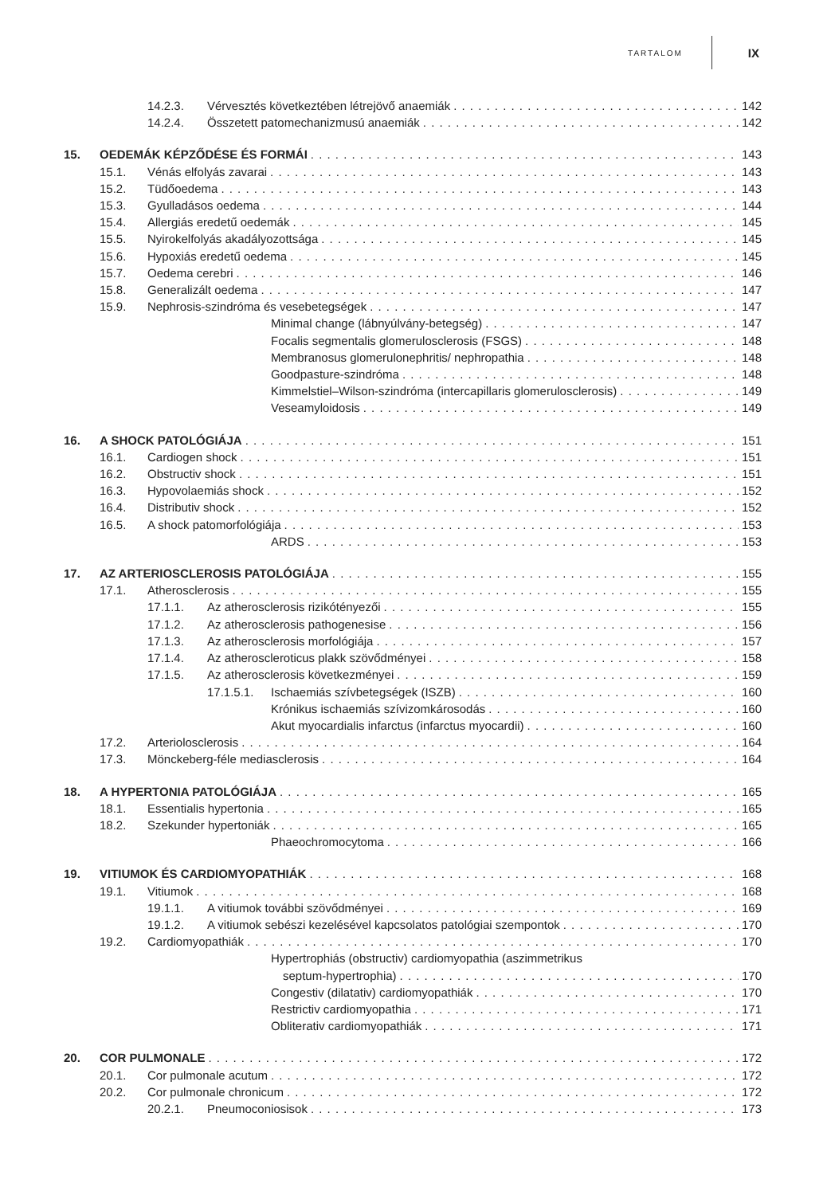TARTALOM IX
14.2.3. Vérvesztés következtében létrejövő anaemiák 142
14.2.4. Összetett patomechanizmusú anaemiák 142
15. OEDEMÁK KÉPZŐDÉSE ÉS FORMÁI 143
15.1. Vénás elfolyás zavarai 143
15.2. Tüdőoedema 143
15.3. Gyulladásos oedema 144
15.4. Allergiás eredetű oedemák 145
15.5. Nyirokelfolyás akadályozottsága 145
15.6. Hypoxiás eredetű oedema 145
15.7. Oedema cerebri 146
15.8. Generalizált oedema 147
15.9. Nephrosis-szindróma és vesebetegségek 147
Minimal change (lábnyúlvány-betegség) 147
Focalis segmentalis glomerulosclerosis (FSGS) 148
Membranosus glomerulonephritis/ nephropathia 148
Goodpasture-szindróma 148
Kimmelstiel–Wilson-szindróma (intercapillaris glomerulosclerosis) 149
Veseamyloidosis 149
16. A SHOCK PATOLÓGIÁJA 151
16.1. Cardiogen shock 151
16.2. Obstructiv shock 151
16.3. Hypovolaemiás shock 152
16.4. Distributiv shock 152
16.5. A shock patomorfológiája 153
ARDS 153
17. AZ ARTERIOSCLEROSIS PATOLÓGIÁJA 155
17.1. Atherosclerosis 155
17.1.1. Az atherosclerosis rizikótényezői 155
17.1.2. Az atherosclerosis pathogenesise 156
17.1.3. Az atherosclerosis morfológiája 157
17.1.4. Az atheroscleroticus plakk szövődményei 158
17.1.5. Az atherosclerosis következményei 159
17.1.5.1. Ischaemiás szívbetegségek (ISZB) 160
Krónikus ischaemiás szívizomkárosodás 160
Akut myocardialis infarctus (infarctus myocardii) 160
17.2. Arteriolosclerosis 164
17.3. Mönckeberg-féle mediasclerosis 164
18. A HYPERTONIA PATOLÓGIÁJA 165
18.1. Essentialis hypertonia 165
18.2. Szekunder hypertoniák 165
Phaeochromocytoma 166
19. VITIUMOK ÉS CARDIOMYOPATHIÁK 168
19.1. Vitiumok 168
19.1.1. A vitiumok további szövődményei 169
19.1.2. A vitiumok sebészi kezelésével kapcsolatos patológiai szempontok 170
19.2. Cardiomyopathiák 170
Hypertrophiás (obstructiv) cardiomyopathia (aszimmetrikus
septum-hypertrophia) 170
Congestiv (dilatativ) cardiomyopathiák 170
Restrictiv cardiomyopathia 171
Obliterativ cardiomyopathiák 171
20. COR PULMONALE 172
20.1. Cor pulmonale acutum 172
20.2. Cor pulmonale chronicum 172
20.2.1. Pneumoconiosisok 173